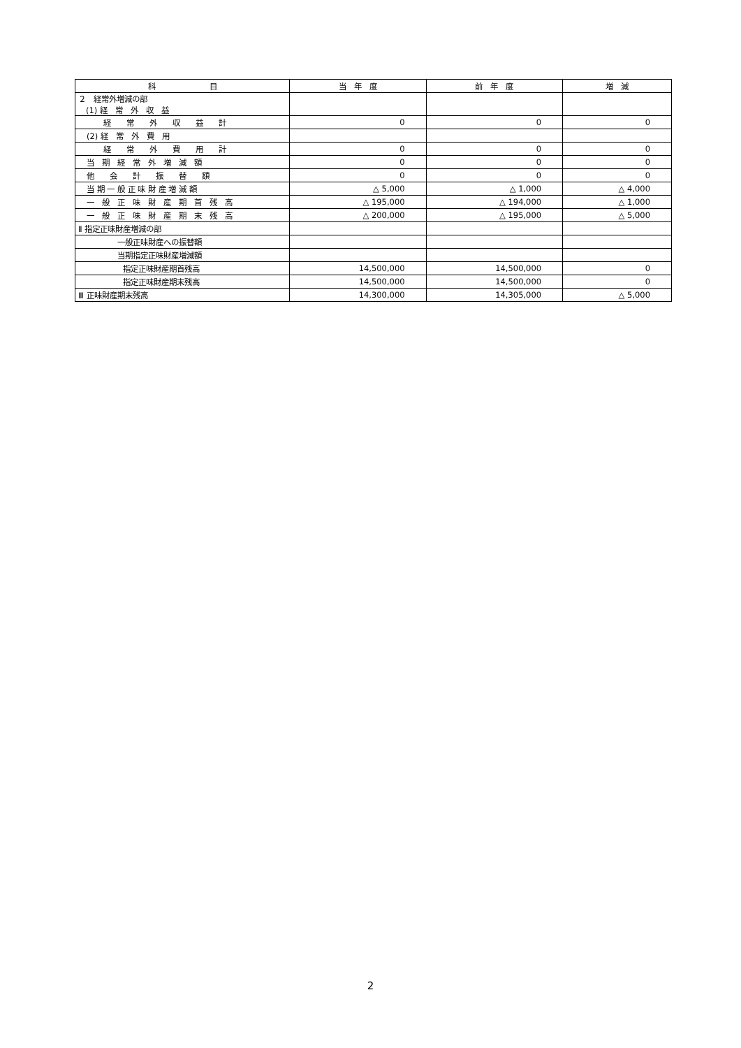| 科 目 | 当 年 度 | 前 年 度 | 増 減 |
| --- | --- | --- | --- |
| ２ 経常外増減の部 (1) 経 常 外 収 益 | | | |
| 経 常 外 収 益 計 | 0 | 0 | 0 |
| (2) 経 常 外 費 用 | | | |
| 経 常 外 費 用 計 | 0 | 0 | 0 |
| 当 期 経 常 外 増 減 額 | 0 | 0 | 0 |
| 他 会 計 振 替 額 | 0 | 0 | 0 |
| 当 期 一 般 正 味 財 産 増 減 額 | △ 5,000 | △ 1,000 | △ 4,000 |
| 一 般 正 味 財 産 期 首 残 高 | △ 195,000 | △ 194,000 | △ 1,000 |
| 一 般 正 味 財 産 期 末 残 高 | △ 200,000 | △ 195,000 | △ 5,000 |
| Ⅱ 指定正味財産増減の部 | | | |
| 一般正味財産への振替額 | | | |
| 当期指定正味財産増減額 | | | |
| 指定正味財産期首残高 | 14,500,000 | 14,500,000 | 0 |
| 指定正味財産期末残高 | 14,500,000 | 14,500,000 | 0 |
| Ⅲ 正味財産期末残高 | 14,300,000 | 14,305,000 | △ 5,000 |
2